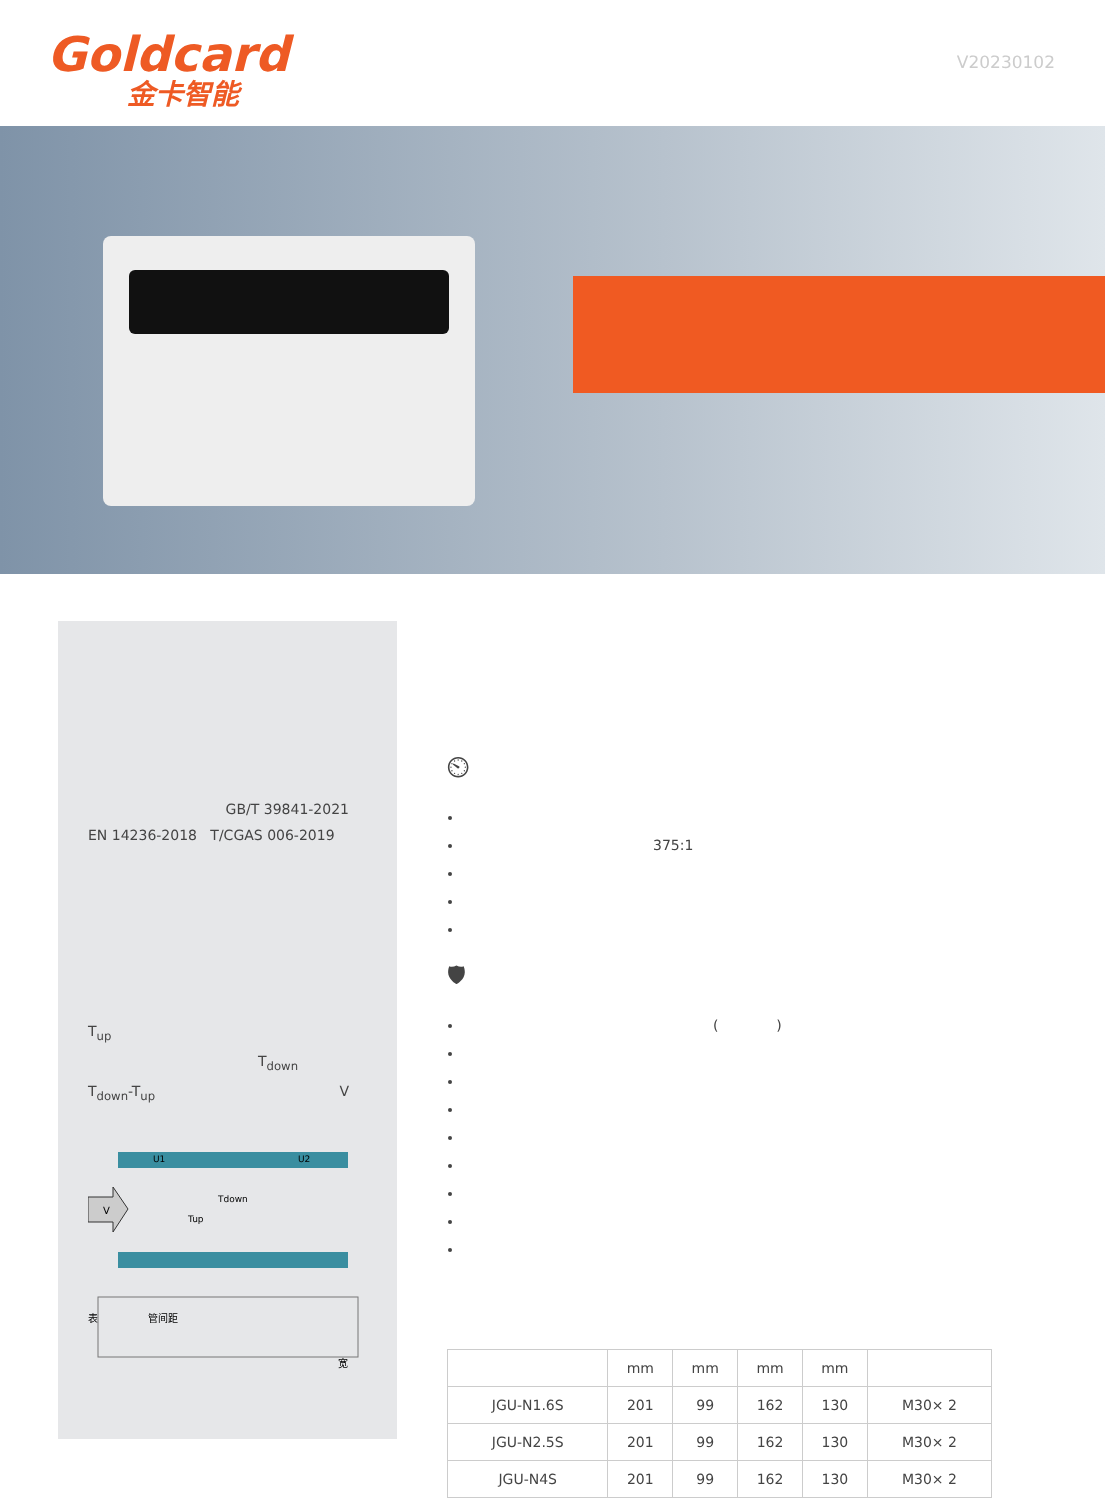Goldcard
金卡智能
V20230102
GB/T 39841-2021
EN 14236-2018 T/CGAS 006-2019
T<sub>up</sub>
T<sub>down</sub>
T<sub>down</sub>-T<sub>up</sub> V
V
U1
U2
Tdown
Tup
表
管间距
宽
⏲
375:1
🛡
( )
| | mm | mm | mm | mm | |
| --- | --- | --- | --- | --- | --- |
| JGU-N1.6S | 201 | 99 | 162 | 130 | M30× 2 |
| JGU-N2.5S | 201 | 99 | 162 | 130 | M30× 2 |
| JGU-N4S | 201 | 99 | 162 | 130 | M30× 2 |